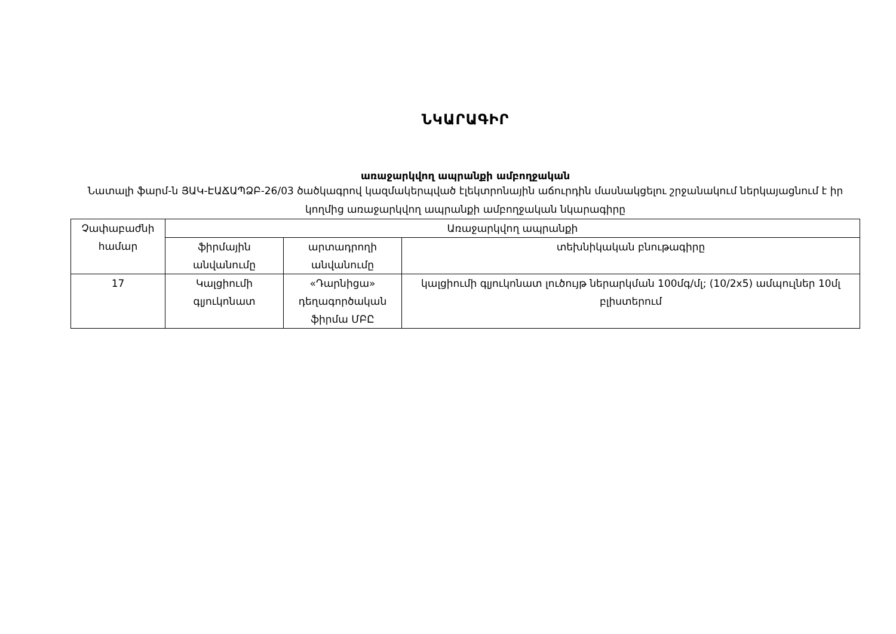ՆԿԱՐԱԳԻՐ
առաջարկվող ապրանքի ամբողջական
Նատալի ֆարմ-ն ՅԱԿ-ԷԱՃԱՊՁԲ-26/03 ծածկագրով կազմակերպված էլեկտրոնային աճուրդին մասնակցելու շրջանակում ներկայացնում է իր կողմից առաջարկվող ապրանքի ամբողջական նկարագիրը
| Չափաբաժնի համար | Առաջարկվող ապրանքի | | |
| --- | --- | --- | --- |
| | ֆիրմային անվանումը | արտադրողի անվանումը | տեխնիկական բնութագիրը |
| 17 | Կալցիումի գլյուկոնատ | «Դարնիցա» դեղագործական ֆիրմա ՄԲԸ | կալցիումի գլյուկոնատ լուծույթ ներարկման 100մգ/մլ; (10/2x5) ամպուլներ 10մլ բլիստերում |